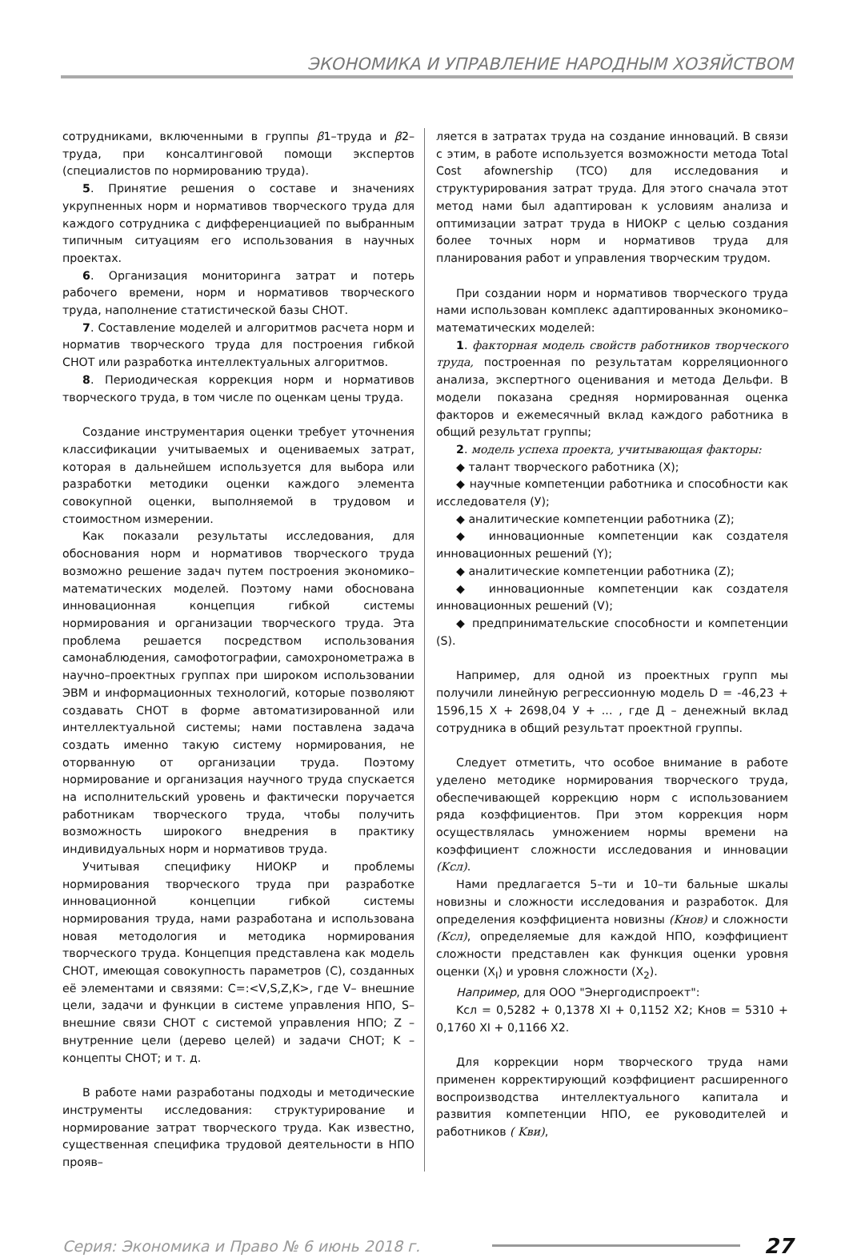ЭКОНОМИКА И УПРАВЛЕНИЕ НАРОДНЫМ ХОЗЯЙСТВОМ
сотрудниками, включенными в группы β1–труда и β2–труда, при консалтинговой помощи экспертов (специалистов по нормированию труда).
5. Принятие решения о составе и значениях укрупненных норм и нормативов творческого труда для каждого сотрудника с дифференциацией по выбранным типичным ситуациям его использования в научных проектах.
6. Организация мониторинга затрат и потерь рабочего времени, норм и нормативов творческого труда, наполнение статистической базы СНОТ.
7. Составление моделей и алгоритмов расчета норм и норматив творческого труда для построения гибкой СНОТ или разработка интеллектуальных алгоритмов.
8. Периодическая коррекция норм и нормативов творческого труда, в том числе по оценкам цены труда.
Создание инструментария оценки требует уточнения классификации учитываемых и оцениваемых затрат, которая в дальнейшем используется для выбора или разработки методики оценки каждого элемента совокупной оценки, выполняемой в трудовом и стоимостном измерении.
Как показали результаты исследования, для обоснования норм и нормативов творческого труда возможно решение задач путем построения экономико–математических моделей. Поэтому нами обоснована инновационная концепция гибкой системы нормирования и организации творческого труда. Эта проблема решается посредством использования самонаблюдения, самофотографии, самохронометража в научно–проектных группах при широком использовании ЭВМ и информационных технологий, которые позволяют создавать СНОТ в форме автоматизированной или интеллектуальной системы; нами поставлена задача создать именно такую систему нормирования, не оторванную от организации труда. Поэтому нормирование и организация научного труда спускается на исполнительский уровень и фактически поручается работникам творческого труда, чтобы получить возможность широкого внедрения в практику индивидуальных норм и нормативов труда.
Учитывая специфику НИОКР и проблемы нормирования творческого труда при разработке инновационной концепции гибкой системы нормирования труда, нами разработана и использована новая методология и методика нормирования творческого труда. Концепция представлена как модель СНОТ, имеющая совокупность параметров (С), созданных её элементами и связями: C=:<V,S,Z,K>, где V– внешние цели, задачи и функции в системе управления НПО, S– внешние связи СНОТ с системой управления НПО; Z – внутренние цели (дерево целей) и задачи СНОТ; K – концепты СНОТ; и т. д.
В работе нами разработаны подходы и методические инструменты исследования: структурирование и нормирование затрат творческого труда. Как известно, существенная специфика трудовой деятельности в НПО прояв–
ляется в затратах труда на создание инноваций. В связи с этим, в работе используется возможности метода Total Cost afownership (TCO) для исследования и структурирования затрат труда. Для этого сначала этот метод нами был адаптирован к условиям анализа и оптимизации затрат труда в НИОКР с целью создания более точных норм и нормативов труда для планирования работ и управления творческим трудом.
При создании норм и нормативов творческого труда нами использован комплекс адаптированных экономико–математических моделей:
1. факторная модель свойств работников творческого труда, построенная по результатам корреляционного анализа, экспертного оценивания и метода Дельфи. В модели показана средняя нормированная оценка факторов и ежемесячный вклад каждого работника в общий результат группы;
2. модель успеха проекта, учитывающая факторы:
◆ талант творческого работника (X);
◆ научные компетенции работника и способности как исследователя (У);
◆ аналитические компетенции работника (Z);
◆ инновационные компетенции как создателя инновационных решений (Y);
◆ аналитические компетенции работника (Z);
◆ инновационные компетенции как создателя инновационных решений (V);
◆ предпринимательские способности и компетенции (S).
Например, для одной из проектных групп мы получили линейную регрессионную модель D = -46,23 + 1596,15 X + 2698,04 У + ... , где Д – денежный вклад сотрудника в общий результат проектной группы.
Следует отметить, что особое внимание в работе уделено методике нормирования творческого труда, обеспечивающей коррекцию норм с использованием ряда коэффициентов. При этом коррекция норм осуществлялась умножением нормы времени на коэффициент сложности исследования и инновации (Kсл).
Нами предлагается 5–ти и 10–ти бальные шкалы новизны и сложности исследования и разработок. Для определения коэффициента новизны (Kнов) и сложности (Kсл), определяемые для каждой НПО, коэффициент сложности представлен как функция оценки уровня оценки (X<sub>I</sub>) и уровня сложности (X<sub>2</sub>).
Например, для ООО "Энергодиспроект":
Kсл = 0,5282 + 0,1378 XI + 0,1152 X2; Kнов = 5310 + 0,1760 XI + 0,1166 X2.
Для коррекции норм творческого труда нами применен корректирующий коэффициент расширенного воспроизводства интеллектуального капитала и развития компетенции НПО, ее руководителей и работников ( Kви),
Серия: Экономика и Право № 6 июнь 2018 г. 27